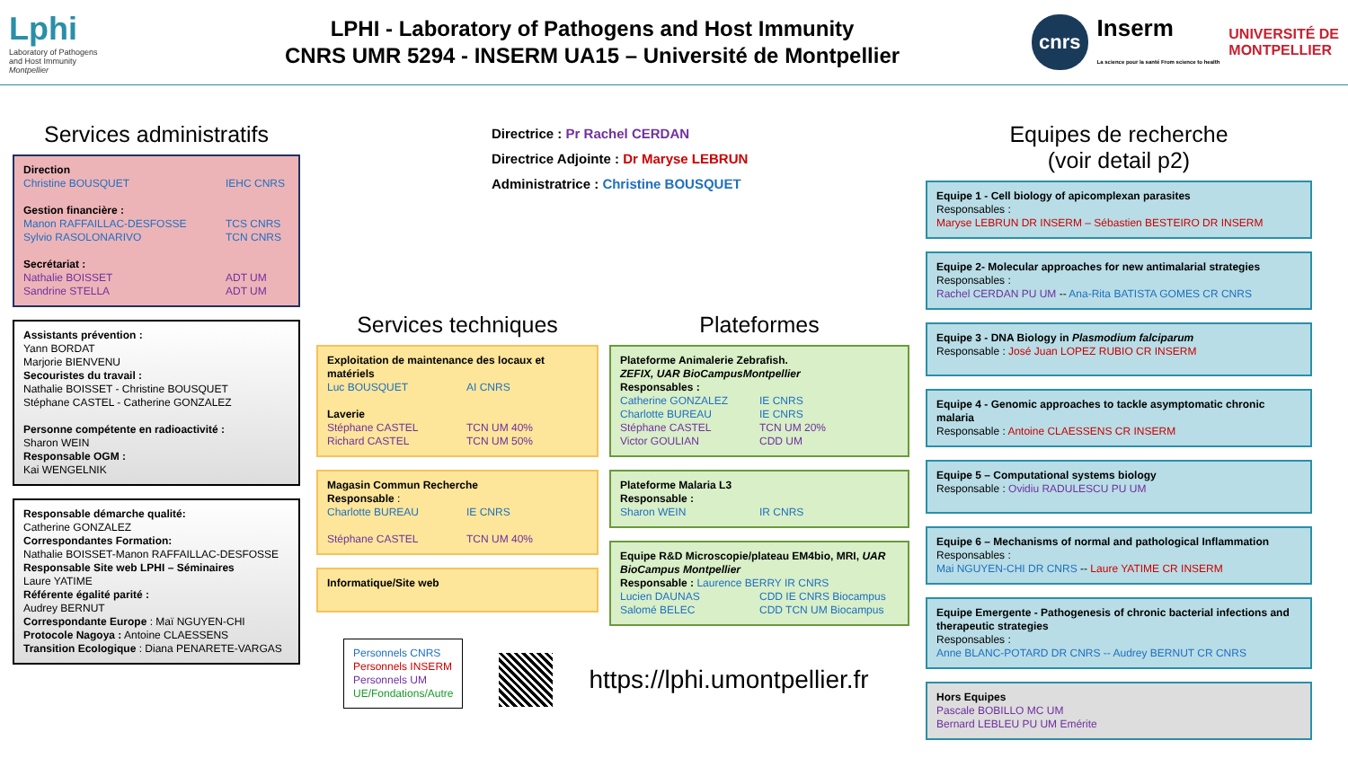Lphi
Laboratory of Pathogens
and Host Immunity
Montpellier
LPHI - Laboratory of Pathogens and Host Immunity
CNRS UMR 5294 - INSERM UA15 – Université de Montpellier
cnrs Inserm
La science pour la santé From science to health UNIVERSITÉ DE
MONTPELLIER
Services administratifs
Direction
Christine BOUSQUET IEHC CNRS
Gestion financière :
Manon RAFFAILLAC-DESFOSSE TCS CNRS
Sylvio RASOLONARIVO TCN CNRS
Secrétariat :
Nathalie BOISSET ADT UM
Sandrine STELLA ADT UM
Assistants prévention :
Yann BORDAT
Marjorie BIENVENU
Secouristes du travail :
Nathalie BOISSET - Christine BOUSQUET
Stéphane CASTEL - Catherine GONZALEZ
Personne compétente en radioactivité :
Sharon WEIN
Responsable OGM :
Kai WENGELNIK
Responsable démarche qualité:
Catherine GONZALEZ
Correspondantes Formation:
Nathalie BOISSET-Manon RAFFAILLAC-DESFOSSE
Responsable Site web LPHI – Séminaires
Laure YATIME
Référente égalité parité :
Audrey BERNUT
Correspondante Europe : Maï NGUYEN-CHI
Protocole Nagoya : Antoine CLAESSENS
Transition Ecologique : Diana PENARETE-VARGAS
Directrice : Pr Rachel CERDAN
Directrice Adjointe : Dr Maryse LEBRUN
Administratrice : Christine BOUSQUET
Services techniques
Exploitation de maintenance des locaux et matériels
Luc BOUSQUET AI CNRS
Laverie
Stéphane CASTEL TCN UM 40%
Richard CASTEL TCN UM 50%
Magasin Commun Recherche
Responsable :
Charlotte BUREAU IE CNRS
Stéphane CASTEL TCN UM 40%
Informatique/Site web
Plateformes
Plateforme Animalerie Zebrafish.
ZEFIX, UAR BioCampusMontpellier
Responsables :
Catherine GONZALEZ IE CNRS
Charlotte BUREAU IE CNRS
Stéphane CASTEL TCN UM 20%
Victor GOULIAN CDD UM
Plateforme Malaria L3
Responsable :
Sharon WEIN IR CNRS
Equipe R&D Microscopie/plateau EM4bio, MRI, UAR BioCampus Montpellier
Responsable : Laurence BERRY IR CNRS
Lucien DAUNAS CDD IE CNRS Biocampus
Salomé BELEC CDD TCN UM Biocampus
Personnels CNRS
Personnels INSERM
Personnels UM
UE/Fondations/Autre
https://lphi.umontpellier.fr
Equipes de recherche
(voir detail p2)
Equipe 1 - Cell biology of apicomplexan parasites
Responsables :
Maryse LEBRUN DR INSERM – Sébastien BESTEIRO DR INSERM
Equipe 2- Molecular approaches for new antimalarial strategies
Responsables :
Rachel CERDAN PU UM -- Ana-Rita BATISTA GOMES CR CNRS
Equipe 3 - DNA Biology in Plasmodium falciparum
Responsable : José Juan LOPEZ RUBIO CR INSERM
Equipe 4 - Genomic approaches to tackle asymptomatic chronic malaria
Responsable : Antoine CLAESSENS CR INSERM
Equipe 5 – Computational systems biology
Responsable : Ovidiu RADULESCU PU UM
Equipe 6 – Mechanisms of normal and pathological Inflammation
Responsables :
Mai NGUYEN-CHI DR CNRS -- Laure YATIME CR INSERM
Equipe Emergente - Pathogenesis of chronic bacterial infections and therapeutic strategies
Responsables :
Anne BLANC-POTARD DR CNRS -- Audrey BERNUT CR CNRS
Hors Equipes
Pascale BOBILLO MC UM
Bernard LEBLEU PU UM Emérite